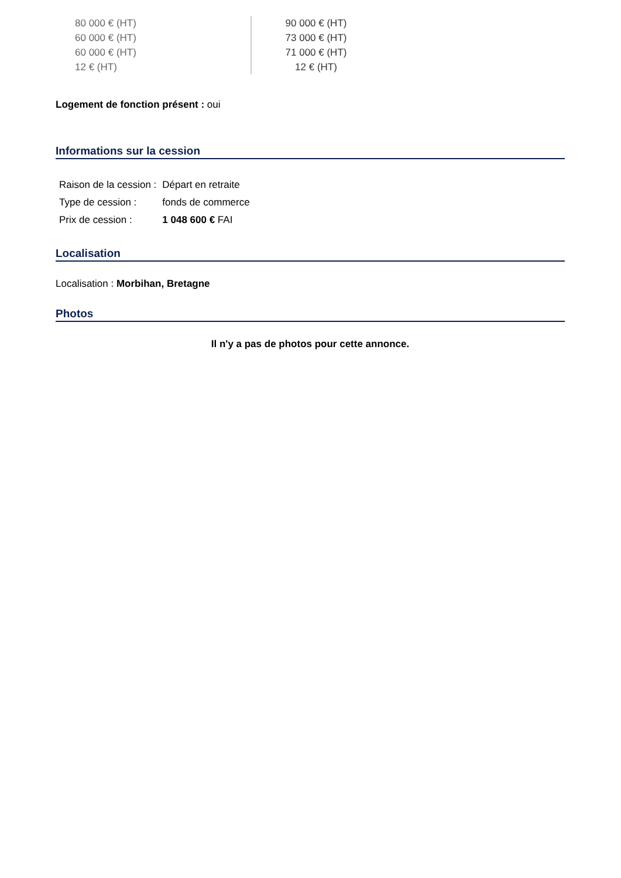| 80 000 € (HT) | 90 000 € (HT) |
| 60 000 € (HT) | 73 000 € (HT) |
| 60 000 € (HT) | 71 000 € (HT) |
| 12 € (HT) | 12 € (HT) |
Logement de fonction présent : oui
Informations sur la cession
| Raison de la cession : | Départ en retraite |
| Type de cession : | fonds de commerce |
| Prix de cession : | 1 048 600 € FAI |
Localisation
Localisation : Morbihan, Bretagne
Photos
Il n'y a pas de photos pour cette annonce.